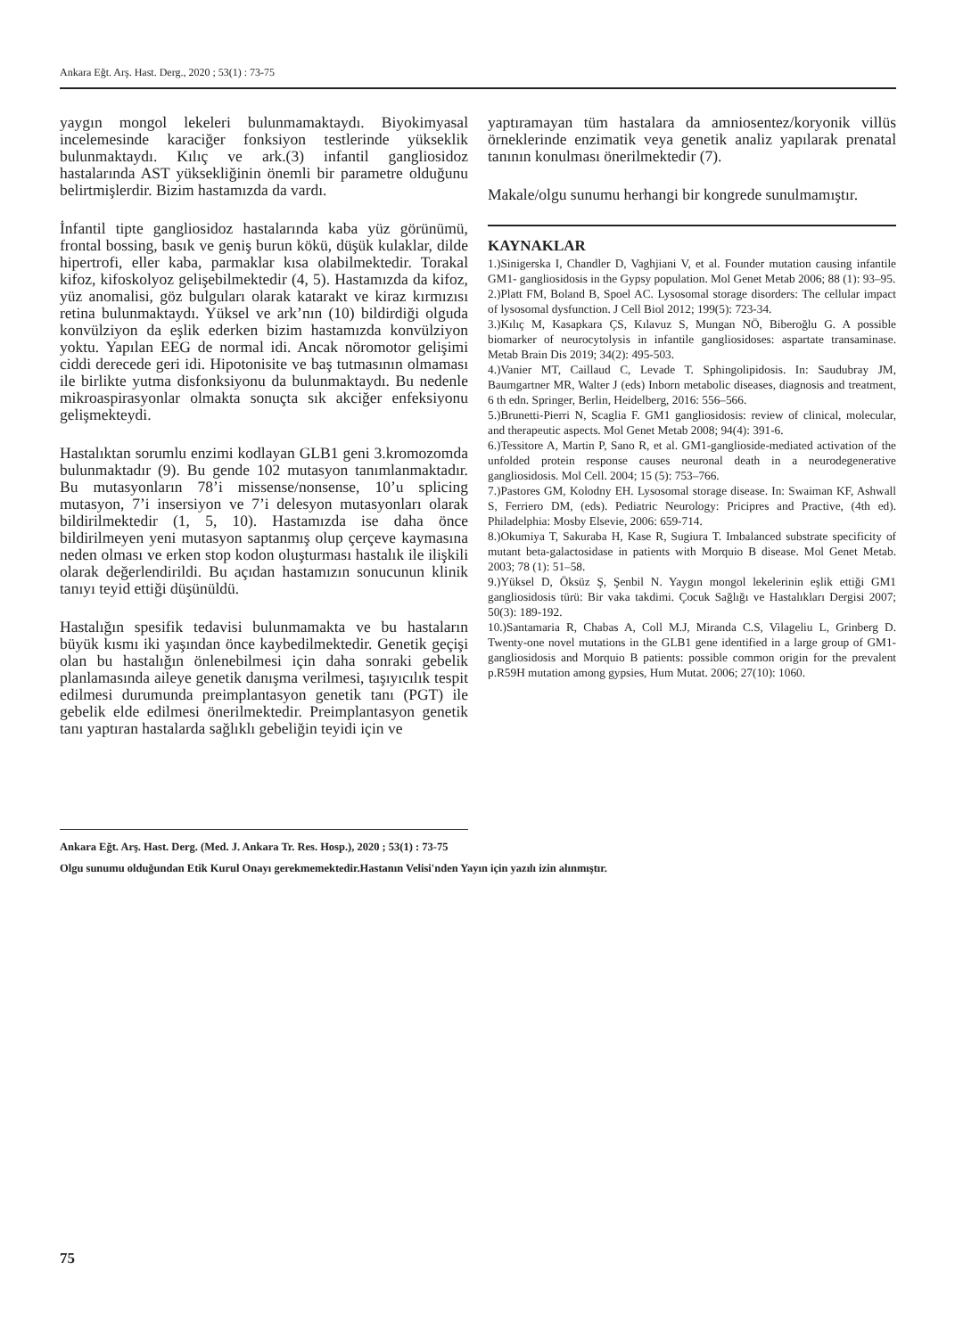Ankara Eğt. Arş. Hast. Derg., 2020 ; 53(1) : 73-75
yaygın mongol lekeleri bulunmamaktaydı. Biyokimyasal incelemesinde karaciğer fonksiyon testlerinde yükseklik bulunmaktaydı. Kılıç ve ark.(3) infantil gangliosidoz hastalarında AST yüksekliğinin önemli bir parametre olduğunu belirtmişlerdir. Bizim hastamızda da vardı.
İnfantil tipte gangliosidoz hastalarında kaba yüz görünümü, frontal bossing, basık ve geniş burun kökü, düşük kulaklar, dilde hipertrofi, eller kaba, parmaklar kısa olabilmektedir. Torakal kifoz, kifoskolyoz gelişebilmektedir (4, 5). Hastamızda da kifoz, yüz anomalisi, göz bulguları olarak katarakt ve kiraz kırmızısı retina bulunmaktaydı. Yüksel ve ark’nın (10) bildirdiği olguda konvülziyon da eşlik ederken bizim hastamızda konvülziyon yoktu. Yapılan EEG de normal idi. Ancak nöromotor gelişimi ciddi derecede geri idi. Hipotonisite ve baş tutmasının olmaması ile birlikte yutma disfonksiyonu da bulunmaktaydı. Bu nedenle mikroaspirasyonlar olmakta sonuçta sık akciğer enfeksiyonu gelişmekteydi.
Hastalıktan sorumlu enzimi kodlayan GLB1 geni 3.kromozomda bulunmaktadır (9). Bu gende 102 mutasyon tanımlanmaktadır. Bu mutasyonların 78’i missense/nonsense, 10’u splicing mutasyon, 7’i insersiyon ve 7’i delesyon mutasyonları olarak bildirilmektedir (1, 5, 10). Hastamızda ise daha önce bildirilmeyen yeni mutasyon saptanmış olup çerçeve kaymasına neden olması ve erken stop kodon oluşturması hastalık ile ilişkili olarak değerlendirildi. Bu açıdan hastamızın sonucunun klinik tanıyı teyid ettiği düşünüldü.
Hastalığın spesifik tedavisi bulunmamakta ve bu hastaların büyük kısmı iki yaşından önce kaybedilmektedir. Genetik geçişi olan bu hastalığın önlenebilmesi için daha sonraki gebelik planlamasında aileye genetik danışma verilmesi, taşıyıcılık tespit edilmesi durumunda preimplantasyon genetik tanı (PGT) ile gebelik elde edilmesi önerilmektedir. Preimplantasyon genetik tanı yaptıran hastalarda sağlıklı gebeliğin teyidi için ve
yaptıramayan tüm hastalara da amniosentez/koryonik villüs örneklerinde enzimatik veya genetik analiz yapılarak prenatal tanının konulması önerilmektedir (7).
Makale/olgu sunumu herhangi bir kongrede sunulmamıştır.
KAYNAKLAR
1.)Sinigerska I, Chandler D, Vaghjiani V, et al. Founder mutation causing infantile GM1- gangliosidosis in the Gypsy population. Mol Genet Metab 2006; 88 (1): 93–95.
2.)Platt FM, Boland B, Spoel AC. Lysosomal storage disorders: The cellular impact of lysosomal dysfunction. J Cell Biol 2012; 199(5): 723-34.
3.)Kılıç M, Kasapkara ÇS, Kılavuz S, Mungan NÖ, Biberoğlu G. A possible biomarker of neurocytolysis in infantile gangliosidoses: aspartate transaminase. Metab Brain Dis 2019; 34(2): 495-503.
4.)Vanier MT, Caillaud C, Levade T. Sphingolipidosis. In: Saudubray JM, Baumgartner MR, Walter J (eds) Inborn metabolic diseases, diagnosis and treatment, 6 th edn. Springer, Berlin, Heidelberg, 2016: 556–566.
5.)Brunetti-Pierri N, Scaglia F. GM1 gangliosidosis: review of clinical, molecular, and therapeutic aspects. Mol Genet Metab 2008; 94(4): 391-6.
6.)Tessitore A, Martin P, Sano R, et al. GM1-ganglioside-mediated activation of the unfolded protein response causes neuronal death in a neurodegenerative gangliosidosis. Mol Cell. 2004; 15 (5): 753–766.
7.)Pastores GM, Kolodny EH. Lysosomal storage disease. In: Swaiman KF, Ashwall S, Ferriero DM, (eds). Pediatric Neurology: Pricipres and Practive, (4th ed). Philadelphia: Mosby Elsevie, 2006: 659-714.
8.)Okumiya T, Sakuraba H, Kase R, Sugiura T. Imbalanced substrate specificity of mutant beta-galactosidase in patients with Morquio B disease. Mol Genet Metab. 2003; 78 (1): 51–58.
9.)Yüksel D, Öksüz Ş, Şenbil N. Yaygın mongol lekelerinin eşlik ettiği GM1 gangliosidosis türü: Bir vaka takdimi. Çocuk Sağlığı ve Hastalıkları Dergisi 2007; 50(3): 189-192.
10.)Santamaria R, Chabas A, Coll M.J, Miranda C.S, Vilageliu L, Grinberg D. Twenty-one novel mutations in the GLB1 gene identified in a large group of GM1-gangliosidosis and Morquio B patients: possible common origin for the prevalent p.R59H mutation among gypsies, Hum Mutat. 2006; 27(10): 1060.
Ankara Eğt. Arş. Hast. Derg. (Med. J. Ankara Tr. Res. Hosp.), 2020 ; 53(1) : 73-75
Olgu sunumu olduğundan Etik Kurul Onayı gerekmemektedir.Hastanın Velisi'nden Yayın için yazılı izin alınmıştır.
75